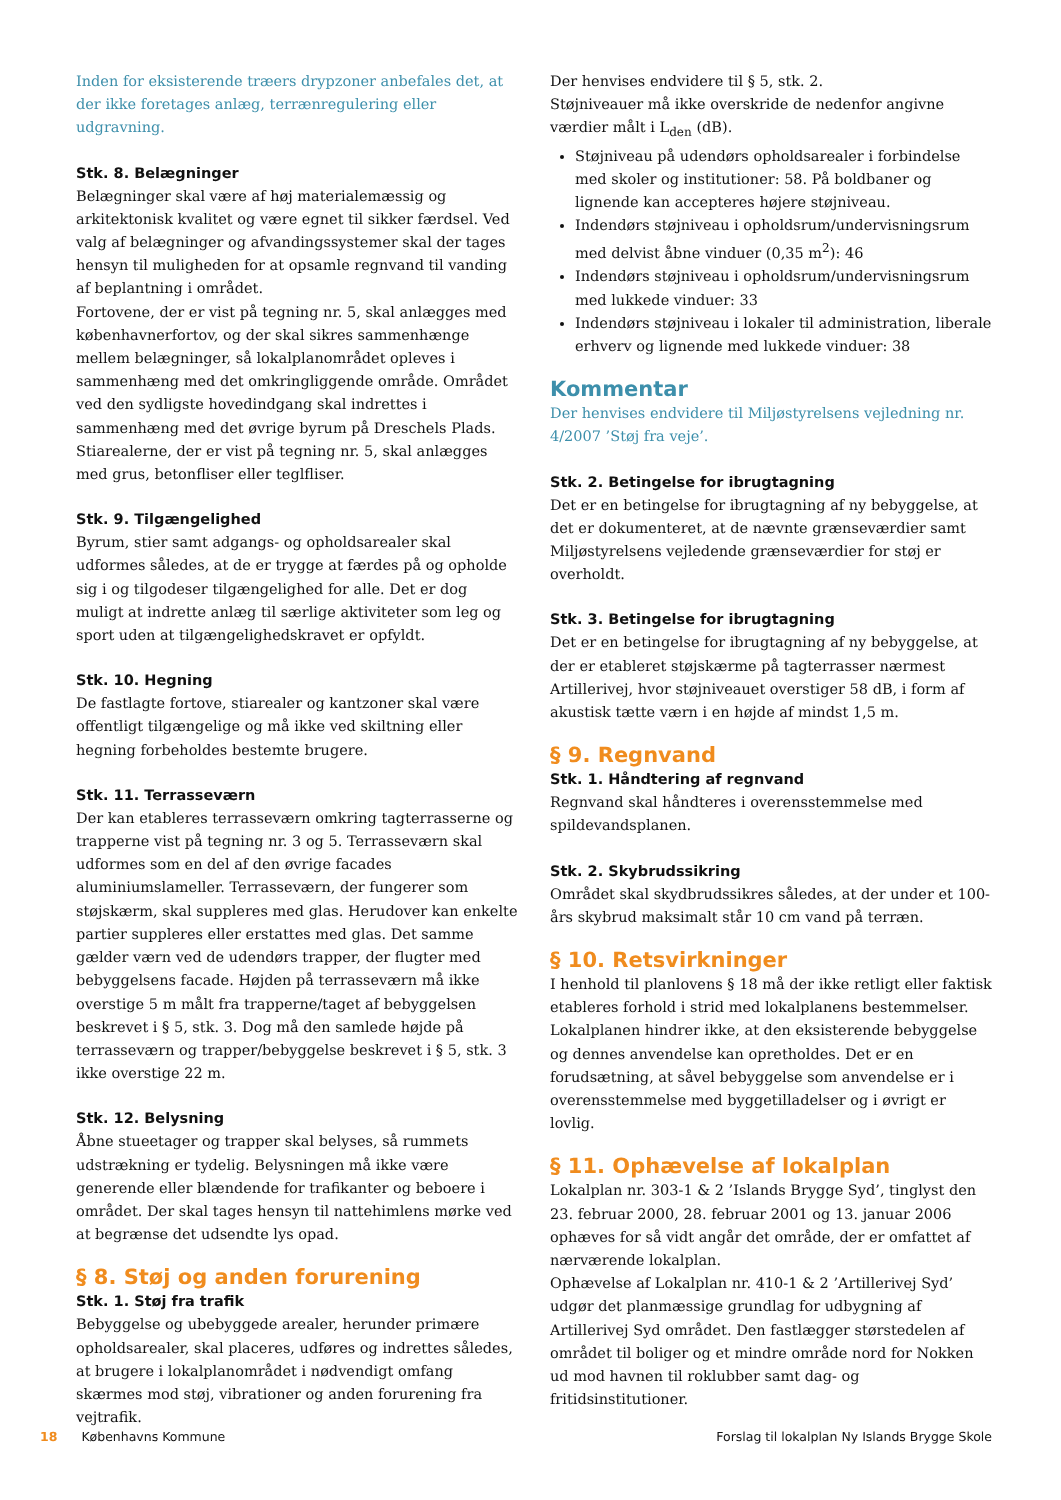Inden for eksisterende træers drypzoner anbefales det, at der ikke foretages anlæg, terrænregulering eller udgravning.
Stk. 8. Belægninger
Belægninger skal være af høj materialemæssig og arkitektonisk kvalitet og være egnet til sikker færdsel. Ved valg af belægninger og afvandingssystemer skal der tages hensyn til muligheden for at opsamle regnvand til vanding af beplantning i området.
Fortovene, der er vist på tegning nr. 5, skal anlægges med københavnerfortov, og der skal sikres sammenhænge mellem belægninger, så lokalplanområdet opleves i sammenhæng med det omkringliggende område. Området ved den sydligste hovedindgang skal indrettes i sammenhæng med det øvrige byrum på Dreschels Plads.
Stiarealerne, der er vist på tegning nr. 5, skal anlægges med grus, betonfliser eller teglfliser.
Stk. 9. Tilgængelighed
Byrum, stier samt adgangs- og opholdsarealer skal udformes således, at de er trygge at færdes på og opholde sig i og tilgodeser tilgængelighed for alle. Det er dog muligt at indrette anlæg til særlige aktiviteter som leg og sport uden at tilgængelighedskravet er opfyldt.
Stk. 10. Hegning
De fastlagte fortove, stiarealer og kantzoner skal være offentligt tilgængelige og må ikke ved skiltning eller hegning forbeholdes bestemte brugere.
Stk. 11. Terrasseværn
Der kan etableres terrasseværn omkring tagterrasserne og trapperne vist på tegning nr. 3 og 5. Terrasseværn skal udformes som en del af den øvrige facades aluminiumslameller. Terrasseværn, der fungerer som støjskærm, skal suppleres med glas. Herudover kan enkelte partier suppleres eller erstattes med glas. Det samme gælder værn ved de udendørs trapper, der flugter med bebyggelsens facade. Højden på terrasseværn må ikke overstige 5 m målt fra trapperne/taget af bebyggelsen beskrevet i § 5, stk. 3. Dog må den samlede højde på terrasseværn og trapper/bebyggelse beskrevet i § 5, stk. 3 ikke overstige 22 m.
Stk. 12. Belysning
Åbne stueetager og trapper skal belyses, så rummets udstrækning er tydelig. Belysningen må ikke være generende eller blændende for trafikanter og beboere i området. Der skal tages hensyn til nattehimlens mørke ved at begrænse det udsendte lys opad.
§ 8. Støj og anden forurening
Stk. 1. Støj fra trafik
Bebyggelse og ubebyggede arealer, herunder primære opholdsarealer, skal placeres, udføres og indrettes således, at brugere i lokalplanområdet i nødvendigt omfang skærmes mod støj, vibrationer og anden forurening fra vejtrafik.
Der henvises endvidere til § 5, stk. 2.
Støjniveauer må ikke overskride de nedenfor angivne værdier målt i L<sub>den</sub> (dB).
Støjniveau på udendørs opholdsarealer i forbindelse med skoler og institutioner: 58. På boldbaner og lignende kan accepteres højere støjniveau.
Indendørs støjniveau i opholdsrum/undervisningsrum med delvist åbne vinduer (0,35 m<sup>2</sup>): 46
Indendørs støjniveau i opholdsrum/undervisningsrum med lukkede vinduer: 33
Indendørs støjniveau i lokaler til administration, liberale erhverv og lignende med lukkede vinduer: 38
Kommentar
Der henvises endvidere til Miljøstyrelsens vejledning nr. 4/2007 ’Støj fra veje’.
Stk. 2. Betingelse for ibrugtagning
Det er en betingelse for ibrugtagning af ny bebyggelse, at det er dokumenteret, at de nævnte grænseværdier samt Miljøstyrelsens vejledende grænseværdier for støj er overholdt.
Stk. 3. Betingelse for ibrugtagning
Det er en betingelse for ibrugtagning af ny bebyggelse, at der er etableret støjskærme på tagterrasser nærmest Artillerivej, hvor støjniveauet overstiger 58 dB, i form af akustisk tætte værn i en højde af mindst 1,5 m.
§ 9. Regnvand
Stk. 1. Håndtering af regnvand
Regnvand skal håndteres i overensstemmelse med spildevandsplanen.
Stk. 2. Skybrudssikring
Området skal skydbrudssikres således, at der under et 100-års skybrud maksimalt står 10 cm vand på terræn.
§ 10. Retsvirkninger
I henhold til planlovens § 18 må der ikke retligt eller faktisk etableres forhold i strid med lokalplanens bestemmelser.
Lokalplanen hindrer ikke, at den eksisterende bebyggelse og dennes anvendelse kan opretholdes. Det er en forudsætning, at såvel bebyggelse som anvendelse er i overensstemmelse med byggetilladelser og i øvrigt er lovlig.
§ 11. Ophævelse af lokalplan
Lokalplan nr. 303-1 & 2 ’Islands Brygge Syd’, tinglyst den 23. februar 2000, 28. februar 2001 og 13. januar 2006 ophæves for så vidt angår det område, der er omfattet af nærværende lokalplan.
Ophævelse af Lokalplan nr. 410-1 & 2 ’Artillerivej Syd’ udgør det planmæssige grundlag for udbygning af Artillerivej Syd området. Den fastlægger størstedelen af området til boliger og et mindre område nord for Nokken ud mod havnen til roklubber samt dag- og fritidsinstitutioner.
18 Københavns Kommune Forslag til lokalplan Ny Islands Brygge Skole